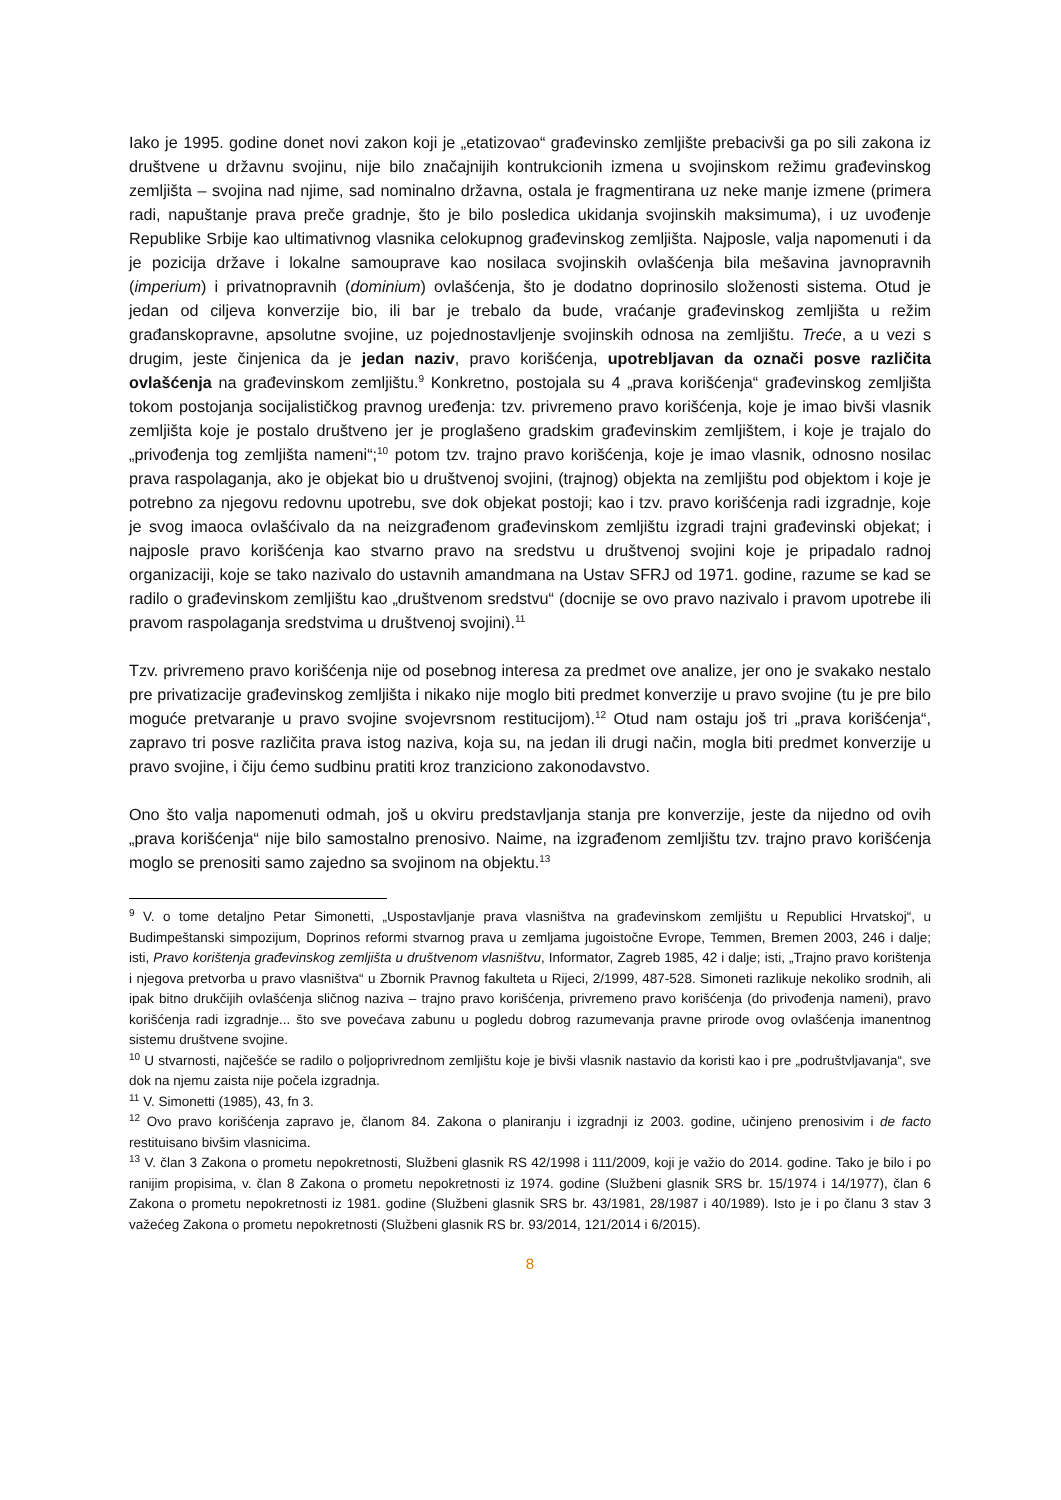Iako je 1995. godine donet novi zakon koji je „etatizovao“ građevinsko zemljište prebacivši ga po sili zakona iz društvene u državnu svojinu, nije bilo značajnijih kontrukcionih izmena u svojinskom režimu građevinskog zemljišta – svojina nad njime, sad nominalno državna, ostala je fragmentirana uz neke manje izmene (primera radi, napuštanje prava preče gradnje, što je bilo posledica ukidanja svojinskih maksimuma), i uz uvođenje Republike Srbije kao ultimativnog vlasnika celokupnog građevinskog zemljišta. Najposle, valja napomenuti i da je pozicija države i lokalne samouprave kao nosilaca svojinskih ovlašćenja bila mešavina javnopravnih (imperium) i privatnopravnih (dominium) ovlašćenja, što je dodatno doprinosilo složenosti sistema. Otud je jedan od ciljeva konverzije bio, ili bar je trebalo da bude, vraćanje građevinskog zemljišta u režim građanskopravne, apsolutne svojine, uz pojednostavljenje svojinskih odnosa na zemljištu. Treće, a u vezi s drugim, jeste činjenica da je jedan naziv, pravo korišćenja, upotrebljavan da označi posve različita ovlašćenja na građevinskom zemljištu.<sup>9</sup> Konkretno, postojala su 4 „prava korišćenja“ građevinskog zemljišta tokom postojanja socijalističkog pravnog uređenja: tzv. privremeno pravo korišćenja, koje je imao bivši vlasnik zemljišta koje je postalo društveno jer je proglašeno gradskim građevinskim zemljištem, i koje je trajalo do „privođenja tog zemljišta nameni“;<sup>10</sup> potom tzv. trajno pravo korišćenja, koje je imao vlasnik, odnosno nosilac prava raspolaganja, ako je objekat bio u društvenoj svojini, (trajnog) objekta na zemljištu pod objektom i koje je potrebno za njegovu redovnu upotrebu, sve dok objekat postoji; kao i tzv. pravo korišćenja radi izgradnje, koje je svog imaoca ovlašćivalo da na neizgrađenom građevinskom zemljištu izgradi trajni građevinski objekat; i najposle pravo korišćenja kao stvarno pravo na sredstvu u društvenoj svojini koje je pripadalo radnoj organizaciji, koje se tako nazivalo do ustavnih amandmana na Ustav SFRJ od 1971. godine, razume se kad se radilo o građevinskom zemljištu kao „društvenom sredstvu“ (docnije se ovo pravo nazivalo i pravom upotrebe ili pravom raspolaganja sredstvima u društvenoj svojini).<sup>11</sup>
Tzv. privremeno pravo korišćenja nije od posebnog interesa za predmet ove analize, jer ono je svakako nestalo pre privatizacije građevinskog zemljišta i nikako nije moglo biti predmet konverzije u pravo svojine (tu je pre bilo moguće pretvaranje u pravo svojine svojevrsnom restitucijom).<sup>12</sup> Otud nam ostaju još tri „prava korišćenja“, zapravo tri posve različita prava istog naziva, koja su, na jedan ili drugi način, mogla biti predmet konverzije u pravo svojine, i čiju ćemo sudbinu pratiti kroz tranziciono zakonodavstvo.
Ono što valja napomenuti odmah, još u okviru predstavljanja stanja pre konverzije, jeste da nijedno od ovih „prava korišćenja“ nije bilo samostalno prenosivo. Naime, na izgrađenom zemljištu tzv. trajno pravo korišćenja moglo se prenositi samo zajedno sa svojinom na objektu.<sup>13</sup>
<sup>9</sup> V. o tome detaljno Petar Simonetti, „Uspostavljanje prava vlasništva na građevinskom zemljištu u Republici Hrvatskoj“, u Budimpeštanski simpozijum, Doprinos reformi stvarnog prava u zemljama jugoistočne Evrope, Temmen, Bremen 2003, 246 i dalje; isti, Pravo korištenja građevinskog zemljišta u društvenom vlasništvu, Informator, Zagreb 1985, 42 i dalje; isti, „Trajno pravo korištenja i njegova pretvorba u pravo vlasništva“ u Zbornik Pravnog fakulteta u Rijeci, 2/1999, 487-528. Simoneti razlikuje nekoliko srodnih, ali ipak bitno drukčijih ovlašćenja sličnog naziva – trajno pravo korišćenja, privremeno pravo korišćenja (do privođenja nameni), pravo korišćenja radi izgradnje... što sve povećava zabunu u pogledu dobrog razumevanja pravne prirode ovog ovlašćenja imanentnog sistemu društvene svojine.
<sup>10</sup> U stvarnosti, najčešće se radilo o poljoprivrednom zemljištu koje je bivši vlasnik nastavio da koristi kao i pre „podruštvljavanja“, sve dok na njemu zaista nije počela izgradnja.
<sup>11</sup> V. Simonetti (1985), 43, fn 3.
<sup>12</sup> Ovo pravo korišćenja zapravo je, članom 84. Zakona o planiranju i izgradnji iz 2003. godine, učinjeno prenosivim i de facto restituisano bivšim vlasnicima.
<sup>13</sup> V. član 3 Zakona o prometu nepokretnosti, Službeni glasnik RS 42/1998 i 111/2009, koji je važio do 2014. godine. Tako je bilo i po ranijim propisima, v. član 8 Zakona o prometu nepokretnosti iz 1974. godine (Službeni glasnik SRS br. 15/1974 i 14/1977), član 6 Zakona o prometu nepokretnosti iz 1981. godine (Službeni glasnik SRS br. 43/1981, 28/1987 i 40/1989). Isto je i po članu 3 stav 3 važećeg Zakona o prometu nepokretnosti (Službeni glasnik RS br. 93/2014, 121/2014 i 6/2015).
8